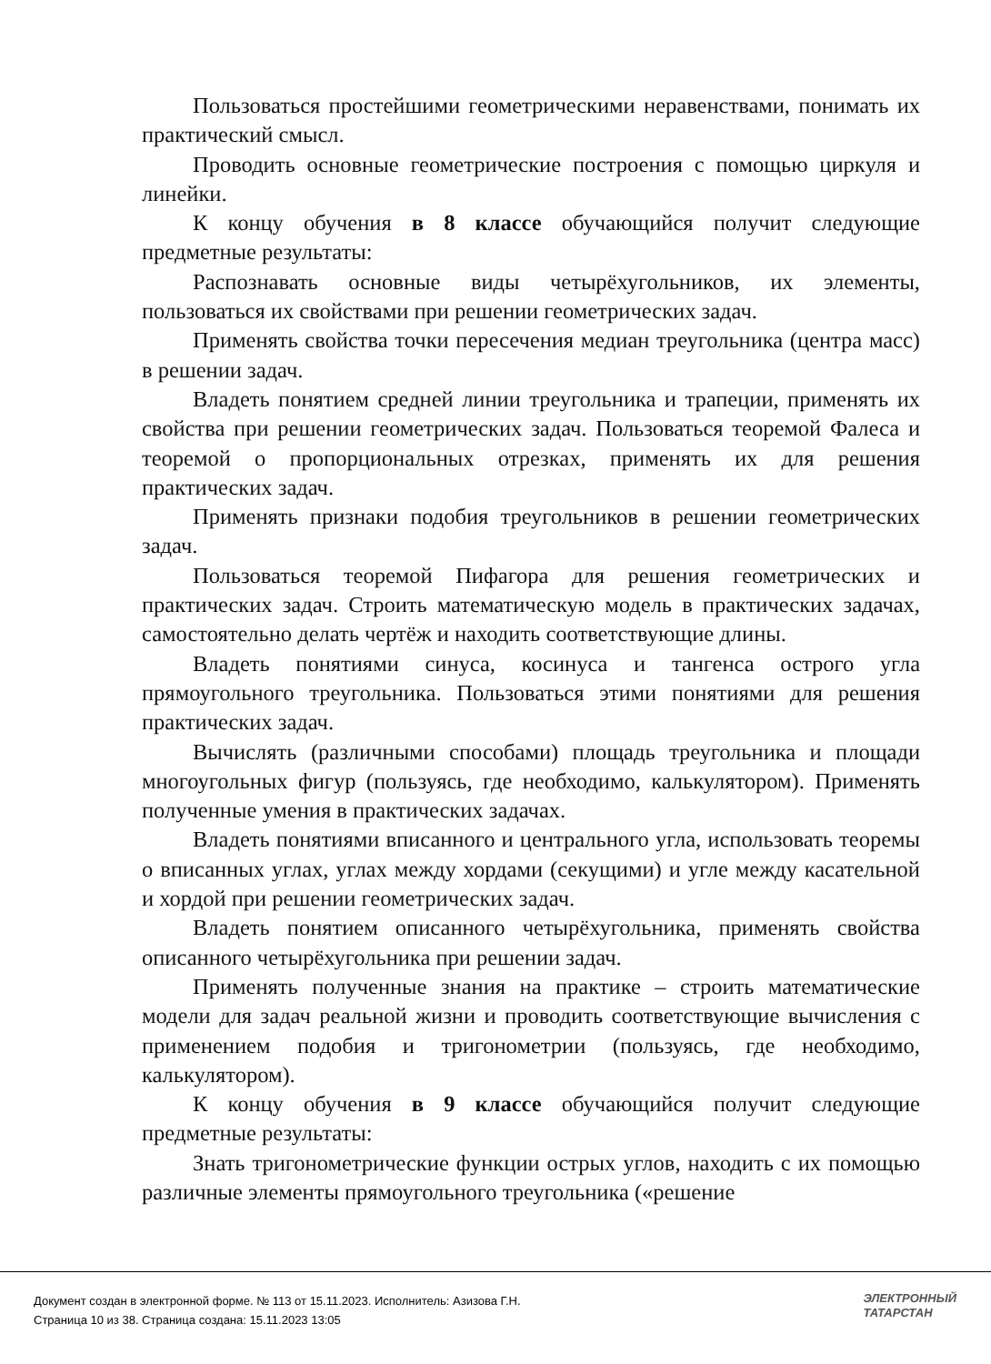Пользоваться простейшими геометрическими неравенствами, понимать их практический смысл.
Проводить основные геометрические построения с помощью циркуля и линейки.
К концу обучения в 8 классе обучающийся получит следующие предметные результаты:
Распознавать основные виды четырёхугольников, их элементы, пользоваться их свойствами при решении геометрических задач.
Применять свойства точки пересечения медиан треугольника (центра масс) в решении задач.
Владеть понятием средней линии треугольника и трапеции, применять их свойства при решении геометрических задач. Пользоваться теоремой Фалеса и теоремой о пропорциональных отрезках, применять их для решения практических задач.
Применять признаки подобия треугольников в решении геометрических задач.
Пользоваться теоремой Пифагора для решения геометрических и практических задач. Строить математическую модель в практических задачах, самостоятельно делать чертёж и находить соответствующие длины.
Владеть понятиями синуса, косинуса и тангенса острого угла прямоугольного треугольника. Пользоваться этими понятиями для решения практических задач.
Вычислять (различными способами) площадь треугольника и площади многоугольных фигур (пользуясь, где необходимо, калькулятором). Применять полученные умения в практических задачах.
Владеть понятиями вписанного и центрального угла, использовать теоремы о вписанных углах, углах между хордами (секущими) и угле между касательной и хордой при решении геометрических задач.
Владеть понятием описанного четырёхугольника, применять свойства описанного четырёхугольника при решении задач.
Применять полученные знания на практике – строить математические модели для задач реальной жизни и проводить соответствующие вычисления с применением подобия и тригонометрии (пользуясь, где необходимо, калькулятором).
К концу обучения в 9 классе обучающийся получит следующие предметные результаты:
Знать тригонометрические функции острых углов, находить с их помощью различные элементы прямоугольного треугольника («решение
Документ создан в электронной форме. № 113 от 15.11.2023. Исполнитель: Азизова Г.Н.
Страница 10 из 38. Страница создана: 15.11.2023 13:05
ЭЛЕКТРОННЫЙ
ТАТАРСТАН